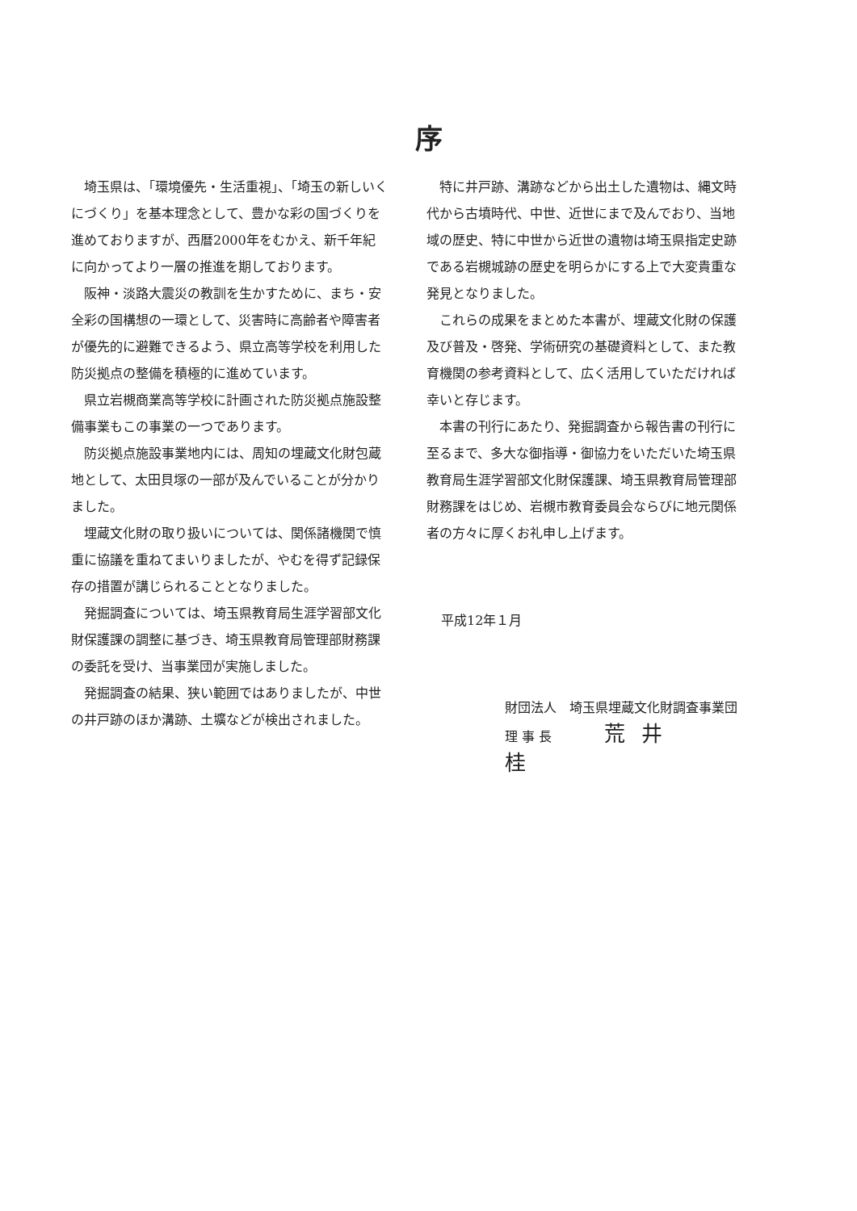序
埼玉県は、「環境優先・生活重視」、「埼玉の新しいくにづくり」を基本理念として、豊かな彩の国づくりを進めておりますが、西暦2000年をむかえ、新千年紀に向かってより一層の推進を期しております。
阪神・淡路大震災の教訓を生かすために、まち・安全彩の国構想の一環として、災害時に高齢者や障害者が優先的に避難できるよう、県立高等学校を利用した防災拠点の整備を積極的に進めています。
県立岩槻商業高等学校に計画された防災拠点施設整備事業もこの事業の一つであります。
防災拠点施設事業地内には、周知の埋蔵文化財包蔵地として、太田貝塚の一部が及んでいることが分かりました。
埋蔵文化財の取り扱いについては、関係諸機関で慎重に協議を重ねてまいりましたが、やむを得ず記録保存の措置が講じられることとなりました。
発掘調査については、埼玉県教育局生涯学習部文化財保護課の調整に基づき、埼玉県教育局管理部財務課の委託を受け、当事業団が実施しました。
発掘調査の結果、狭い範囲ではありましたが、中世の井戸跡のほか溝跡、土壙などが検出されました。
特に井戸跡、溝跡などから出土した遺物は、縄文時代から古墳時代、中世、近世にまで及んでおり、当地域の歴史、特に中世から近世の遺物は埼玉県指定史跡である岩槻城跡の歴史を明らかにする上で大変貴重な発見となりました。
これらの成果をまとめた本書が、埋蔵文化財の保護及び普及・啓発、学術研究の基礎資料として、また教育機関の参考資料として、広く活用していただければ幸いと存じます。
本書の刊行にあたり、発掘調査から報告書の刊行に至るまで、多大な御指導・御協力をいただいた埼玉県教育局生涯学習部文化財保護課、埼玉県教育局管理部財務課をはじめ、岩槻市教育委員会ならびに地元関係者の方々に厚くお礼申し上げます。
平成12年１月
財団法人　埼玉県埋蔵文化財調査事業団
理 事 長 荒井　桂